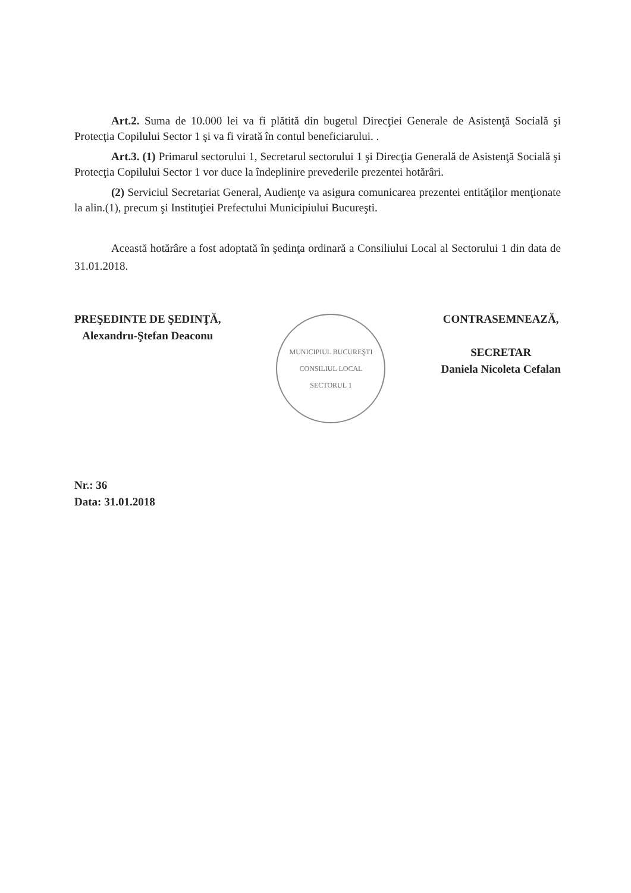Art.2. Suma de 10.000 lei va fi plătită din bugetul Direcţiei Generale de Asistenţă Socială şi Protecţia Copilului Sector 1 şi va fi virată în contul beneficiarului. .
Art.3. (1) Primarul sectorului 1, Secretarul sectorului 1 şi Direcţia Generală de Asistenţă Socială şi Protecţia Copilului Sector 1 vor duce la îndeplinire prevederile prezentei hotărâri.
(2) Serviciul Secretariat General, Audienţe va asigura comunicarea prezentei entităţilor menţionate la alin.(1), precum şi Instituţiei Prefectului Municipiului Bucureşti.
Această hotărâre a fost adoptată în şedinţa ordinară a Consiliului Local al Sectorului 1 din data de 31.01.2018.
PREŞEDINTE DE ŞEDINŢĂ,
Alexandru-Ştefan Deaconu
MUNICIPIUL BUCUREŞTI
CONSILIUL LOCAL
SECTORUL 1
CONTRASEMNEAZĂ,
SECRETAR
Daniela Nicoleta Cefalan
Nr.: 36
Data: 31.01.2018